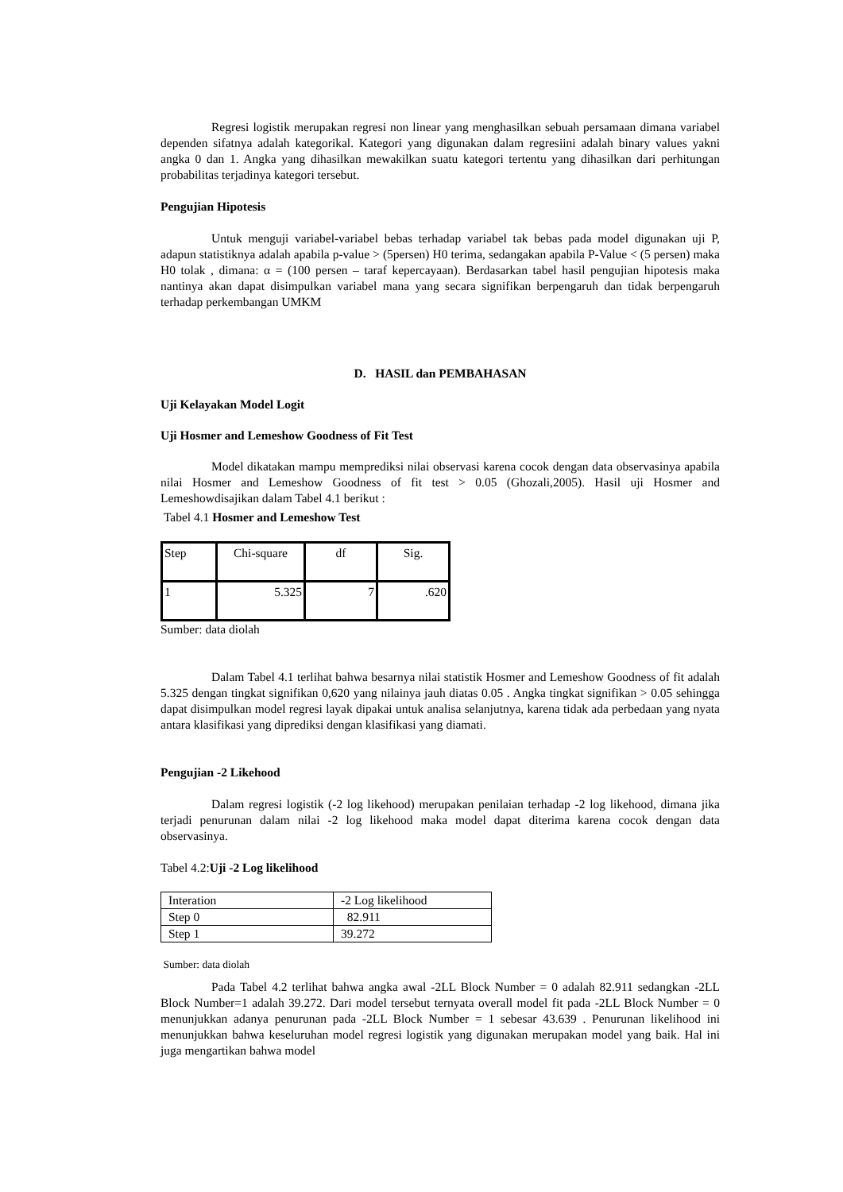Regresi logistik merupakan regresi non linear yang menghasilkan sebuah persamaan dimana variabel dependen sifatnya adalah kategorikal. Kategori yang digunakan dalam regresiini adalah binary values yakni angka 0 dan 1. Angka yang dihasilkan mewakilkan suatu kategori tertentu yang dihasilkan dari perhitungan probabilitas terjadinya kategori tersebut.
Pengujian Hipotesis
Untuk menguji variabel-variabel bebas terhadap variabel tak bebas pada model digunakan uji P, adapun statistiknya adalah apabila p-value > (5persen) H0 terima, sedangakan apabila P-Value < (5 persen) maka H0 tolak , dimana: α = (100 persen – taraf kepercayaan). Berdasarkan tabel hasil pengujian hipotesis maka nantinya akan dapat disimpulkan variabel mana yang secara signifikan berpengaruh dan tidak berpengaruh terhadap perkembangan UMKM
D. HASIL dan PEMBAHASAN
Uji Kelayakan Model Logit
Uji Hosmer and Lemeshow Goodness of Fit Test
Model dikatakan mampu memprediksi nilai observasi karena cocok dengan data observasinya apabila nilai Hosmer and Lemeshow Goodness of fit test > 0.05 (Ghozali,2005). Hasil uji Hosmer and Lemeshowdisajikan dalam Tabel 4.1 berikut :
Tabel 4.1 Hosmer and Lemeshow Test
| Step | Chi-square | df | Sig. |
| 1 | 5.325 | 7 | .620 |
Sumber: data diolah
Dalam Tabel 4.1 terlihat bahwa besarnya nilai statistik Hosmer and Lemeshow Goodness of fit adalah 5.325 dengan tingkat signifikan 0,620 yang nilainya jauh diatas 0.05 . Angka tingkat signifikan > 0.05 sehingga dapat disimpulkan model regresi layak dipakai untuk analisa selanjutnya, karena tidak ada perbedaan yang nyata antara klasifikasi yang diprediksi dengan klasifikasi yang diamati.
Pengujian -2 Likehood
Dalam regresi logistik (-2 log likehood) merupakan penilaian terhadap -2 log likehood, dimana jika terjadi penurunan dalam nilai -2 log likehood maka model dapat diterima karena cocok dengan data observasinya.
Tabel 4.2:Uji -2 Log likelihood
| Interation | -2 Log likelihood |
| Step 0 | 82.911 |
| Step 1 | 39.272 |
Sumber: data diolah
Pada Tabel 4.2 terlihat bahwa angka awal -2LL Block Number = 0 adalah 82.911 sedangkan -2LL Block Number=1 adalah 39.272. Dari model tersebut ternyata overall model fit pada -2LL Block Number = 0 menunjukkan adanya penurunan pada -2LL Block Number = 1 sebesar 43.639 . Penurunan likelihood ini menunjukkan bahwa keseluruhan model regresi logistik yang digunakan merupakan model yang baik. Hal ini juga mengartikan bahwa model